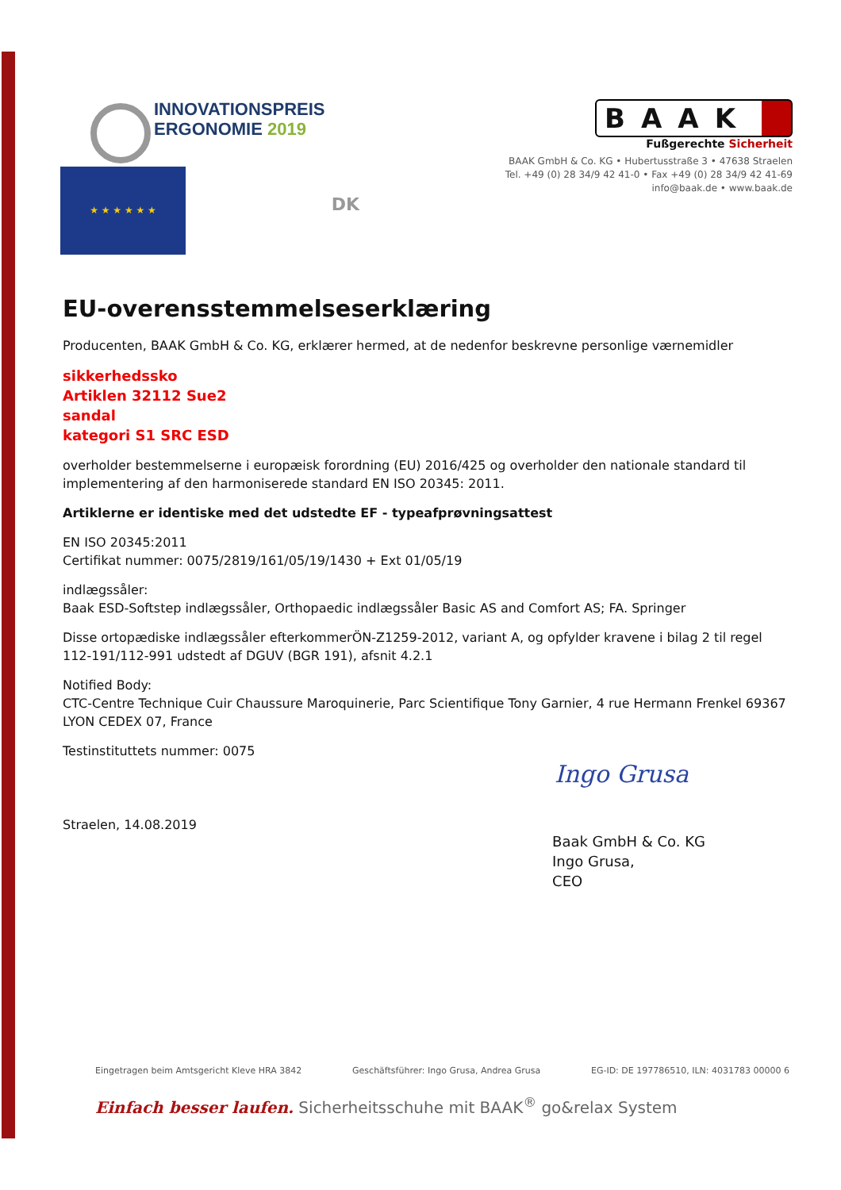INNOVATIONSPREIS
ERGONOMIE 2019
BAAK
Fußgerechte Sicherheit
★ ★ ★ ★ ★ ★
DK
BAAK GmbH & Co. KG • Hubertusstraße 3 • 47638 Straelen
Tel. +49 (0) 28 34/9 42 41-0 • Fax +49 (0) 28 34/9 42 41-69
info@baak.de • www.baak.de
EU-overensstemmelseserklæring
Producenten, BAAK GmbH & Co. KG, erklærer hermed, at de nedenfor beskrevne personlige værnemidler
sikkerhedssko
Artiklen 32112 Sue2
sandal
kategori S1 SRC ESD
overholder bestemmelserne i europæisk forordning (EU) 2016/425 og overholder den nationale standard til implementering af den harmoniserede standard EN ISO 20345: 2011.
Artiklerne er identiske med det udstedte EF - typeafprøvningsattest
EN ISO 20345:2011
Certifikat nummer: 0075/2819/161/05/19/1430 + Ext 01/05/19
indlægssåler:
Baak ESD-Softstep indlægssåler, Orthopaedic indlægssåler Basic AS and Comfort AS; FA. Springer
Disse ortopædiske indlægssåler efterkommerÖN-Z1259-2012, variant A, og opfylder kravene i bilag 2 til regel 112-191/112-991 udstedt af DGUV (BGR 191), afsnit 4.2.1
Notified Body:
CTC-Centre Technique Cuir Chaussure Maroquinerie, Parc Scientifique Tony Garnier, 4 rue Hermann Frenkel 69367 LYON CEDEX 07, France
Testinstituttets nummer: 0075
Straelen, 14.08.2019
Ingo Grusa
Baak GmbH & Co. KG
Ingo Grusa,
CEO
Eingetragen beim Amtsgericht Kleve HRA 3842 Geschäftsführer: Ingo Grusa, Andrea Grusa EG-ID: DE 197786510, ILN: 4031783 00000 6
Einfach besser laufen. Sicherheitsschuhe mit BAAK<sup>®</sup> go&relax System